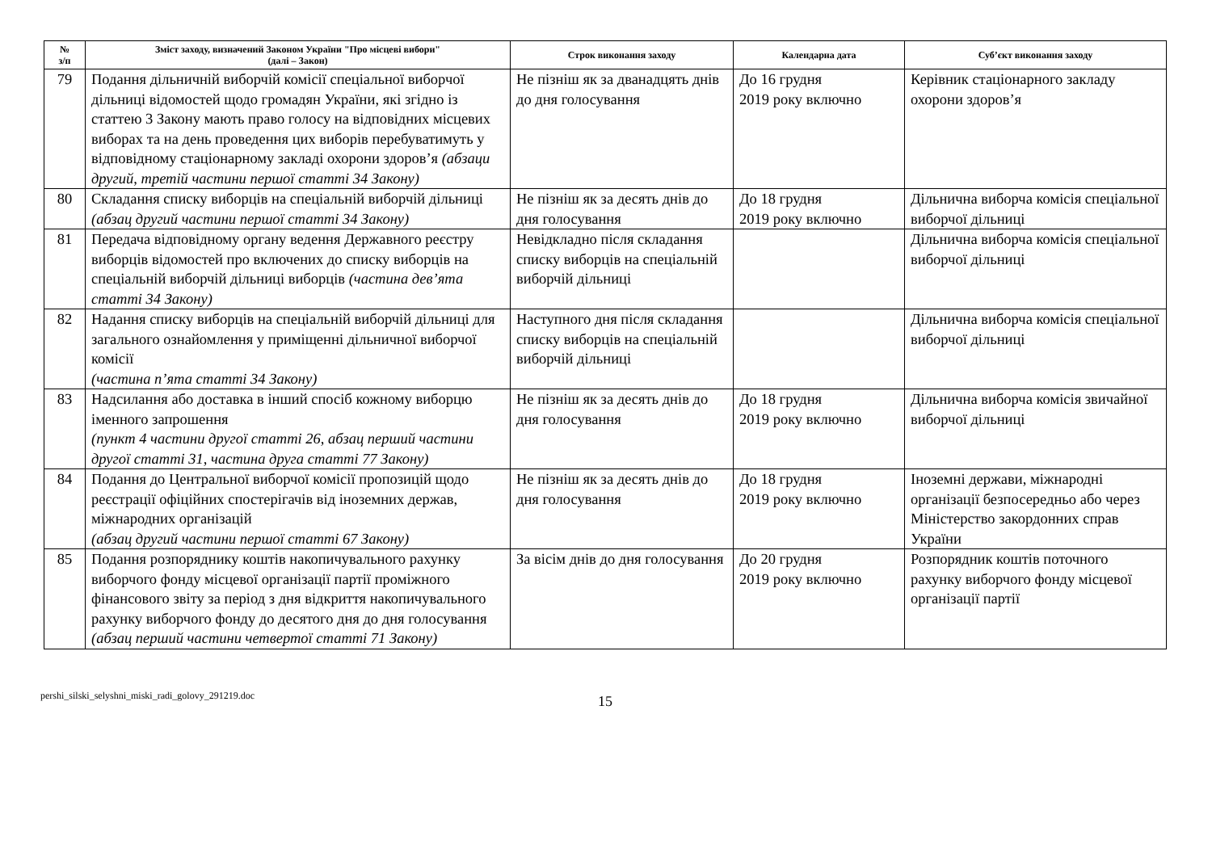| № з/п | Зміст заходу, визначений Законом України "Про місцеві вибори" (далі – Закон) | Строк виконання заходу | Календарна дата | Суб’єкт виконання заходу |
| --- | --- | --- | --- | --- |
| 79 | Подання дільничній виборчій комісії спеціальної виборчої дільниці відомостей щодо громадян України, які згідно із статтею 3 Закону мають право голосу на відповідних місцевих виборах та на день проведення цих виборів перебуватимуть у відповідному стаціонарному закладі охорони здоров’я (абзаци другий, третій частини першої статті 34 Закону) | Не пізніш як за дванадцять днів до дня голосування | До 16 грудня 2019 року включно | Керівник стаціонарного закладу охорони здоров’я |
| 80 | Складання списку виборців на спеціальній виборчій дільниці (абзац другий частини першої статті 34 Закону) | Не пізніш як за десять днів до дня голосування | До 18 грудня 2019 року включно | Дільнична виборча комісія спеціальної виборчої дільниці |
| 81 | Передача відповідному органу ведення Державного реєстру виборців відомостей про включених до списку виборців на спеціальній виборчій дільниці виборців (частина дев’ята статті 34 Закону) | Невідкладно після складання списку виборців на спеціальній виборчій дільниці | | Дільнична виборча комісія спеціальної виборчої дільниці |
| 82 | Надання списку виборців на спеціальній виборчій дільниці для загального ознайомлення у приміщенні дільничної виборчої комісії (частина п’ята статті 34 Закону) | Наступного дня після складання списку виборців на спеціальній виборчій дільниці | | Дільнична виборча комісія спеціальної виборчої дільниці |
| 83 | Надсилання або доставка в інший спосіб кожному виборцю іменного запрошення (пункт 4 частини другої статті 26, абзац перший частини другої статті 31, частина друга статті 77 Закону) | Не пізніш як за десять днів до дня голосування | До 18 грудня 2019 року включно | Дільнична виборча комісія звичайної виборчої дільниці |
| 84 | Подання до Центральної виборчої комісії пропозицій щодо реєстрації офіційних спостерігачів від іноземних держав, міжнародних організацій (абзац другий частини першої статті 67 Закону) | Не пізніш як за десять днів до дня голосування | До 18 грудня 2019 року включно | Іноземні держави, міжнародні організації безпосередньо або через Міністерство закордонних справ України |
| 85 | Подання розпоряднику коштів накопичувального рахунку виборчого фонду місцевої організації партії проміжного фінансового звіту за період з дня відкриття накопичувального рахунку виборчого фонду до десятого дня до дня голосування (абзац перший частини четвертої статті 71 Закону) | За вісім днів до дня голосування | До 20 грудня 2019 року включно | Розпорядник коштів поточного рахунку виборчого фонду місцевої організації партії |
pershi_silski_selyshni_miski_radi_golovy_291219.doc 15